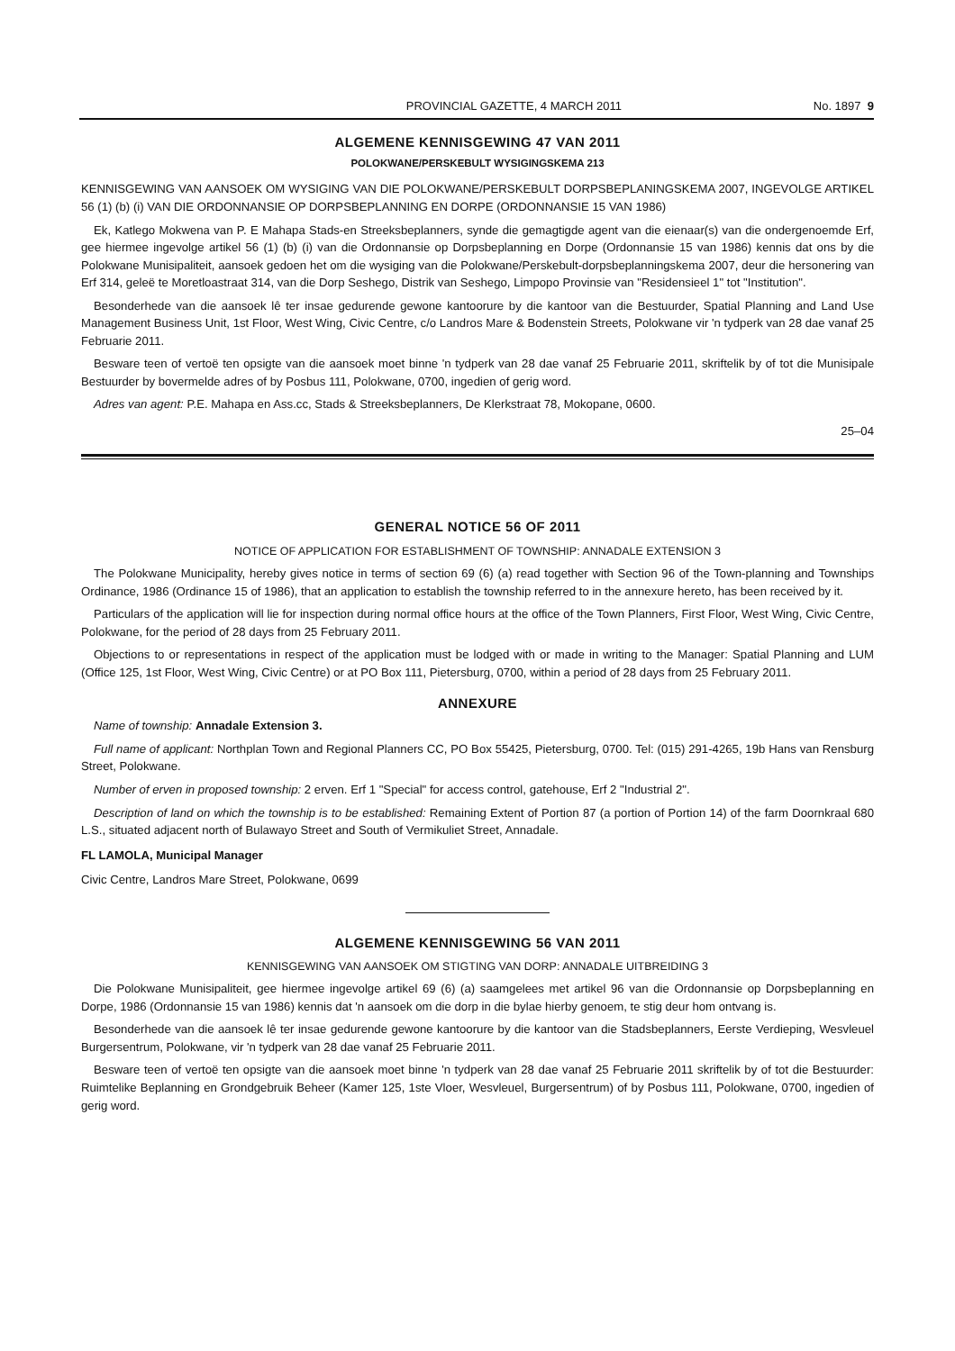PROVINCIAL GAZETTE, 4 MARCH 2011 No. 1897 9
ALGEMENE KENNISGEWING 47 VAN 2011
POLOKWANE/PERSKEBULT WYSIGINGSKEMA 213
KENNISGEWING VAN AANSOEK OM WYSIGING VAN DIE POLOKWANE/PERSKEBULT DORPSBEPLANINGSKEMA 2007, INGEVOLGE ARTIKEL 56 (1) (b) (i) VAN DIE ORDONNANSIE OP DORPSBEPLANNING EN DORPE (ORDONNANSIE 15 VAN 1986)
Ek, Katlego Mokwena van P. E Mahapa Stads-en Streeksbeplanners, synde die gemagtigde agent van die eienaar(s) van die ondergenoemde Erf, gee hiermee ingevolge artikel 56 (1) (b) (i) van die Ordonnansie op Dorpsbeplanning en Dorpe (Ordonnansie 15 van 1986) kennis dat ons by die Polokwane Munisipaliteit, aansoek gedoen het om die wysiging van die Polokwane/Perskebult-dorpsbeplanningskema 2007, deur die hersonering van Erf 314, geleë te Moretloastraat 314, van die Dorp Seshego, Distrik van Seshego, Limpopo Provinsie van "Residensieel 1" tot "Institution".
Besonderhede van die aansoek lê ter insae gedurende gewone kantoorure by die kantoor van die Bestuurder, Spatial Planning and Land Use Management Business Unit, 1st Floor, West Wing, Civic Centre, c/o Landros Mare & Bodenstein Streets, Polokwane vir 'n tydperk van 28 dae vanaf 25 Februarie 2011.
Besware teen of vertoë ten opsigte van die aansoek moet binne 'n tydperk van 28 dae vanaf 25 Februarie 2011, skriftelik by of tot die Munisipale Bestuurder by bovermelde adres of by Posbus 111, Polokwane, 0700, ingedien of gerig word.
Adres van agent: P.E. Mahapa en Ass.cc, Stads & Streeksbeplanners, De Klerkstraat 78, Mokopane, 0600.
25–04
GENERAL NOTICE 56 OF 2011
NOTICE OF APPLICATION FOR ESTABLISHMENT OF TOWNSHIP: ANNADALE EXTENSION 3
The Polokwane Municipality, hereby gives notice in terms of section 69 (6) (a) read together with Section 96 of the Town-planning and Townships Ordinance, 1986 (Ordinance 15 of 1986), that an application to establish the township referred to in the annexure hereto, has been received by it.
Particulars of the application will lie for inspection during normal office hours at the office of the Town Planners, First Floor, West Wing, Civic Centre, Polokwane, for the period of 28 days from 25 February 2011.
Objections to or representations in respect of the application must be lodged with or made in writing to the Manager: Spatial Planning and LUM (Office 125, 1st Floor, West Wing, Civic Centre) or at PO Box 111, Pietersburg, 0700, within a period of 28 days from 25 February 2011.
ANNEXURE
Name of township: Annadale Extension 3.
Full name of applicant: Northplan Town and Regional Planners CC, PO Box 55425, Pietersburg, 0700. Tel: (015) 291-4265, 19b Hans van Rensburg Street, Polokwane.
Number of erven in proposed township: 2 erven. Erf 1 "Special" for access control, gatehouse, Erf 2 "Industrial 2".
Description of land on which the township is to be established: Remaining Extent of Portion 87 (a portion of Portion 14) of the farm Doornkraal 680 L.S., situated adjacent north of Bulawayo Street and South of Vermikuliet Street, Annadale.
FL LAMOLA, Municipal Manager
Civic Centre, Landros Mare Street, Polokwane, 0699
ALGEMENE KENNISGEWING 56 VAN 2011
KENNISGEWING VAN AANSOEK OM STIGTING VAN DORP: ANNADALE UITBREIDING 3
Die Polokwane Munisipaliteit, gee hiermee ingevolge artikel 69 (6) (a) saamgelees met artikel 96 van die Ordonnansie op Dorpsbeplanning en Dorpe, 1986 (Ordonnansie 15 van 1986) kennis dat 'n aansoek om die dorp in die bylae hierby genoem, te stig deur hom ontvang is.
Besonderhede van die aansoek lê ter insae gedurende gewone kantoorure by die kantoor van die Stadsbeplanners, Eerste Verdieping, Wesvleuel Burgersentrum, Polokwane, vir 'n tydperk van 28 dae vanaf 25 Februarie 2011.
Besware teen of vertoë ten opsigte van die aansoek moet binne 'n tydperk van 28 dae vanaf 25 Februarie 2011 skriftelik by of tot die Bestuurder: Ruimtelike Beplanning en Grondgebruik Beheer (Kamer 125, 1ste Vloer, Wesvleuel, Burgersentrum) of by Posbus 111, Polokwane, 0700, ingedien of gerig word.